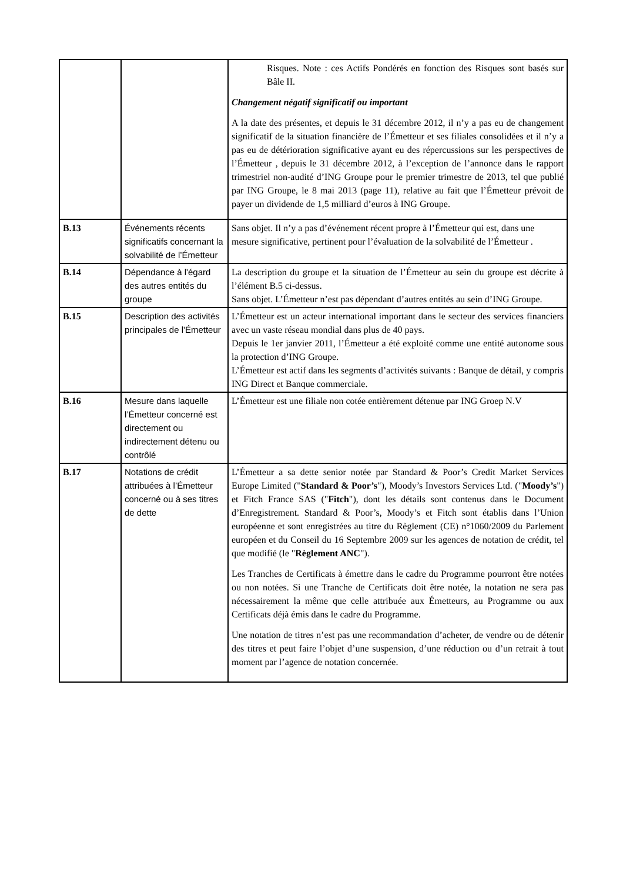| | | Risques. Note : ces Actifs Pondérés en fonction des Risques sont basés sur Bâle II. Changement négatif significatif ou important A la date des présentes, et depuis le 31 décembre 2012, il n’y a pas eu de changement significatif de la situation financière de l’Émetteur et ses filiales consolidées et il n’y a pas eu de détérioration significative ayant eu des répercussions sur les perspectives de l’Émetteur , depuis le 31 décembre 2012, à l’exception de l’annonce dans le rapport trimestriel non-audité d’ING Groupe pour le premier trimestre de 2013, tel que publié par ING Groupe, le 8 mai 2013 (page 11), relative au fait que l’Émetteur prévoit de payer un dividende de 1,5 milliard d’euros à ING Groupe. |
| B.13 | Événements récents significatifs concernant la solvabilité de l’Émetteur | Sans objet. Il n’y a pas d’événement récent propre à l’Émetteur qui est, dans une mesure significative, pertinent pour l’évaluation de la solvabilité de l’Émetteur . |
| B.14 | Dépendance à l'égard des autres entités du groupe | La description du groupe et la situation de l’Émetteur au sein du groupe est décrite à l’élément B.5 ci-dessus. Sans objet. L’Émetteur n’est pas dépendant d’autres entités au sein d’ING Groupe. |
| B.15 | Description des activités principales de l'Émetteur | L’Émetteur est un acteur international important dans le secteur des services financiers avec un vaste réseau mondial dans plus de 40 pays. Depuis le 1er janvier 2011, l’Émetteur a été exploité comme une entité autonome sous la protection d’ING Groupe. L’Émetteur est actif dans les segments d’activités suivants : Banque de détail, y compris ING Direct et Banque commerciale. |
| B.16 | Mesure dans laquelle l’Émetteur concerné est directement ou indirectement détenu ou contrôlé | L’Émetteur est une filiale non cotée entièrement détenue par ING Groep N.V |
| B.17 | Notations de crédit attribuées à l’Émetteur concerné ou à ses titres de dette | L’Émetteur a sa dette senior notée par Standard & Poor’s Credit Market Services Europe Limited (" Standard & Poor’s "), Moody’s Investors Services Ltd. (" Moody’s ") et Fitch France SAS (" Fitch "), dont les détails sont contenus dans le Document d’Enregistrement. Standard & Poor’s, Moody’s et Fitch sont établis dans l’Union européenne et sont enregistrées au titre du Règlement (CE) n°1060/2009 du Parlement européen et du Conseil du 16 Septembre 2009 sur les agences de notation de crédit, tel que modifié (le " Règlement ANC "). Les Tranches de Certificats à émettre dans le cadre du Programme pourront être notées ou non notées. Si une Tranche de Certificats doit être notée, la notation ne sera pas nécessairement la même que celle attribuée aux Émetteurs, au Programme ou aux Certificats déjà émis dans le cadre du Programme. Une notation de titres n’est pas une recommandation d’acheter, de vendre ou de détenir des titres et peut faire l’objet d’une suspension, d’une réduction ou d’un retrait à tout moment par l’agence de notation concernée. |